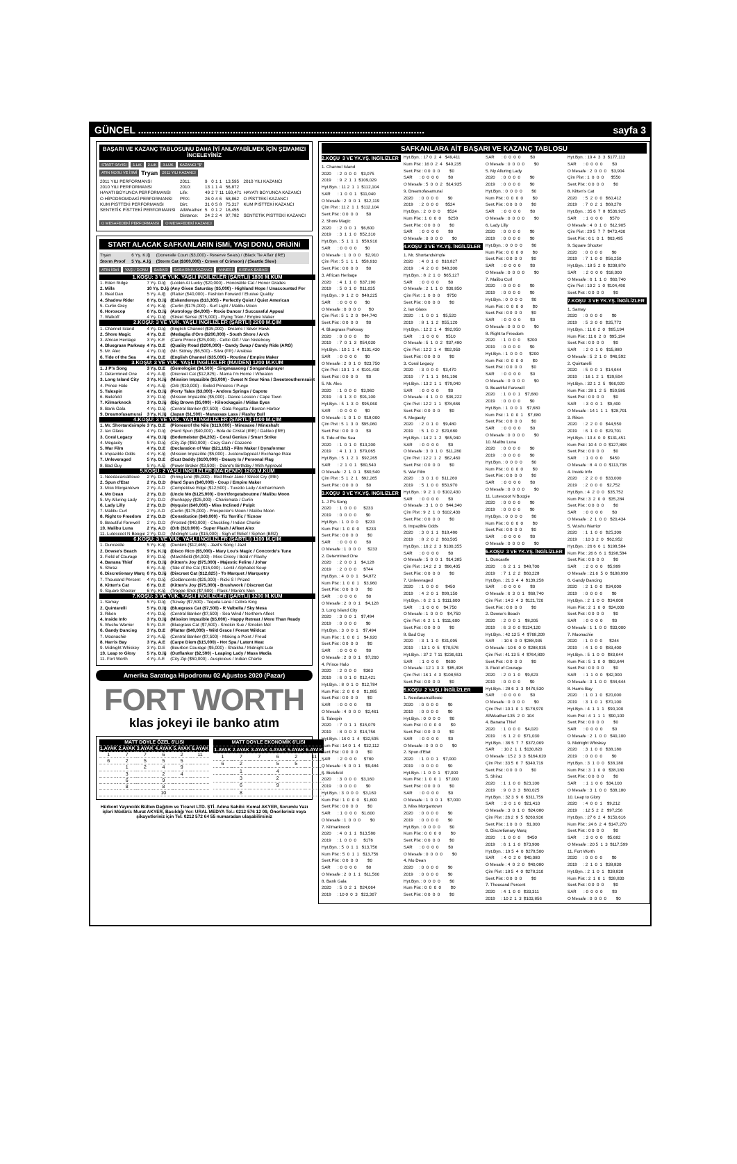GÜNCEL .......................................................................................................... sayfa 3
BAŞARI VE KAZANÇ TABLOSUNU DAHA İYİ ANLAYABİLMEK İÇİN ŞEMAMIZI İNCELEYİNİZ
START SAYISI 1.LiK 2.LiK 3.LÜK KAZANCI "$"
ATIN NOSU VE İSMİ Tryan 2011 YILI KAZANCI
| 2011 YILI PERFORMANSI | 2011: | 9 | 0 | 1 | 1 | 13,595 | 2010 YILI KAZANCI |
| 2010 YILI PERFORMANSI | 2010: | 13 | 1 | 1 | 4 | 56,872 | |
| HAYATI BOYUNCA PERFORMANSI | Life: | 49 | 2 | 7 | 11 | 160,471 | HAYATI BOYUNCA KAZANCI |
| O HİPODROMDAKİ PERFORMANSI | PRX: | 26 | 0 | 4 | 6 | 58,862 | O PİSTTEKİ KAZANCI |
| KUM PİSTTEKİ PERFORMANSI | Dirt: | 31 | 0 | 5 | 8 | 75,317 | KUM PİSTTEKİ KAZANCI |
| SENTETİK PİSTTEKİ PERFORMANSI | AllWeather: | 5 | 0 | 1 | 2 | 16,455 | |
| | Distance: | 24 | 2 | 2 | 4 | 97,782 | SENTETİK PİSTTEKİ KAZANCI |
O MESAFEDEKİ PERFORMANSI O MESAFEDEKİ KAZANCI
START ALACAK SAFKANLARIN iSMi, YAŞI DONU, ORiJiNi
| Tryan | 6 Yş. K.lğ | (Doneraile Court ($3,000) - Reserve Seats) / (Black Tie Affair (IRE) |
| Storm Proof | 5 Yş. A.lğ | (Storm Cat ($300,000) - Crown of Crimson) / (Seattle Slew) |
ATIN İSMİ YAŞI / DONU BABASI BABASININ KAZANCI ANNESİ KISRAK BABASI
| 1.KOŞU: 3 VE YUK. YAŞLI İNGİLİZLER (ŞARTLI) 1800 M.KUM | | |
| 1. Eden Ridge | 7 Yş. D.lğ | (Lookin At Lucky ($20,000) - Honorable Cat / Honor Grades |
| 2. Mills | 10 Yş. D.lğ | (Any Given Saturday ($5,000) - Highland Hope / Unaccounted For |
| 3. Real Dan | 5 Yş. A.lğ | (Flatter ($40,000) - Fashion Forward / Elusive Quality |
| 4. Shadow Rider | 8 Yş. D.lğ | (Eskendereya ($13,305) - Perfectly Quiet / Quiet American |
| 5. Curlin Grey | 4 Yş. K.lğ | (Curlin ($175,000) - Surf Light / Malibu Moon |
| 6. Horoscop | 6 Yş. D.lğ | (Astrology ($4,000) - Roxie Dancer / Successful Appeal |
| 7. Walkoff | 4 Yş. D.lğ | (Street Sense ($75,000) - Flying Train / Empire Maker |
| 2.KOŞU: 3 VE YUK. YAŞLI İNGİLİZLER (ŞARTLI) 2200 M.ÇİM | | |
| 1. Channel Island | 4 Yş. D.lğ | (English Channel ($35,000) - Dreams / Silver Hawk |
| 2. Shore Magic | 4 Yş. D.E | (Medaglia d'Oro ($200,000) - South Shore / Arch |
| 3. African Heritage | 3 Yş. K.E | (Cairo Prince ($25,000) - Celtic Gift / Van Nistelrooy |
| 4. Bluegrass Parkway | 4 Yş. D.E | (Quality Road ($200,000) - Candy Swap / Candy Ride (ARG) |
| 5. Mr. Alec | 4 Yş. D.lğ | (Mr. Sidney ($6,500) - Silva (FR) / Anabaa |
| 6. Tide of the Sea | 4 Yş. D.E | (English Channel ($35,000) - Routine / Empire Maker |
| 3.KOŞU: 3 VE YUK. YAŞLI İNGİLİZLER (MAIDEN) 1200 M.KUM | | |
| 1. J P's Song | 3 Yş. D.E | (Gemologist ($4,500) - Singmeasong / Songandaprayer |
| 2. Determined One | 4 Yş. A.lğ | (Discreet Cat ($12,825) - Mama I'm Home / Wheaton |
| 3. Long Island City | 3 Yş. K.lğ | (Mission Impazible ($5,000) - Sweet N Sour Nina / Sweetsouthernsaint |
| 4. Prince Halo | 4 Yş. A.lğ | (Orb ($10,000) - Exiled Princess / Purge |
| 5. Talespin | 4 Yş. D.lğ | (Forty Tales ($3,000) - Andora Springs / Capote |
| 6. Bielefeld | 3 Yş. D.lğ | (Mission Impazible ($5,000) - Dance Lesson / Cape Town |
| 7. Kilmarknock | 3 Yş. D.lğ | (Big Brown ($5,000) - Kilnockagain / Midas Eyes |
| 8. Bank Gala | 4 Yş. D.lğ | (Central Banker ($7,500) - Gala Regatta / Boston Harbor |
| 9. Dreamofasamurai | 3 Yş. K.lğ | (Japan ($1,500) - Manassas Lass / Flashy Bull |
| 4.KOŞU: 3 VE YUK. YAŞLI İNGİLİZLER (ŞARTLI) 1600 M.ÇİM | | |
| 1. Mr. Shortandsimple | 3 Yş. D.E | (Pioneerof the Nile ($110,000) - Minesave / Mineshaft |
| 2. Ian Glass | 4 Yş. D.lğ | (Hard Spun ($40,000) - Bola de Cristal (IRE) / Galileo (IRE) |
| 3. Coral Legacy | 4 Yş. D.lğ | (Bodemeister ($4,202) - Coral Genius / Smart Strike |
| 4. Megacity | 5 Yş. D.lğ | (City Zip ($50,000) - Cozy Gain / Cozzene |
| 5. War Film | 4 Yş. D.E | (Declaration of War ($21,162) - Film Maker / Dynaformer |
| 6. Impazible Odds | 4 Yş. K.lğ | (Mission Impazible ($5,000) - Justenufappeal / Exchange Rate |
| 7. Unleveraged | 5 Yş. D.E | (Scat Daddy ($100,000) - Beauty Is / Personal Flag |
| 8. Bad Guy | 5 Yş. A.lğ | (Power Broker ($3,500) - Diane's Birthday / With Approval |
| 5.KOŞU: 2 YAŞLI İNGİLİZLER (MAIDEN/D) 1200 M.KUM | | |
| 1. Needacarcalllouie | 2 Yş. D.D | (Firing Line ($5,000) - Red River Jane / Street Cry (IRE) |
| 2. Spun d'Etat | 2 Yş. D.D | (Hard Spun ($40,000) - Coup / Empire Maker |
| 3. Miss Morgantown | 2 Yş. A.D | (Competitive Edge ($12,500) - Tuxedo Lady / Archarcharch |
| 4. Mo Dean | 2 Yş. D.D | (Uncle Mo ($125,000) - Don'tforgetaboutme / Malibu Moon |
| 5. My Alluring Lady | 2 Yş. D.D | (Runhappy ($25,000) - Charismata / Curlin |
| 6. Lady Lilly | 2 Yş. D.D | (Nyquist ($40,000) - Miss Inclined / Pulpit |
| 7. Malibu Curl | 2 Yş. A.D | (Curlin ($175,000) - Prospector's Moon / Malibu Moon |
| 8. Right to Freedom | 2 Yş. D.D | (Constitution ($40,000) - Tiz Terrific / Tiznow |
| 9. Beautiful Farewell | 2 Yş. D.D | (Frosted ($40,000) - Chuckling / Indian Charlie |
| 10. Malibu Luna | 2 Yş. A.D | (Orb ($10,000) - Super Flash / Afleet Alex |
| 11. Lutescoot N Boogie | 2 Yş. D.D | (Midnight Lute ($15,000) - Sigh of Relief / Siphon (BRZ) |
| 6.KOŞU: 3 VE YUK. YAŞLI İNGİLİZLER (ŞARTLI) 1100 M.ÇİM | | |
| 1. Duncastle | 5 Yş. K.lğ | (Dunkirk ($12,465) - Jazil's Song / Jazil |
| 2. Dowse's Beach | 9 Yş. K.lğ | (Disco Rico ($5,000) - Mary Lou's Magic / Concorde's Tune |
| 3. Field of Courage | 8 Yş. D.lğ | (Marchfield ($4,000) - Miss Crissy / Bold n' Flashy |
| 4. Banana Thief | 8 Yş. D.lğ | (Kitten's Joy ($75,000) - Majestic Feline / Johar |
| 5. Shiraz | 6 Yş. A.lğ | (Tale of the Cat ($15,000) - Lentil / Alphabet Soup |
| 6. Discretionary Marq | 6 Yş. D.lğ | (Discreet Cat ($12,825) - To Marquet / Marquetry |
| 7. Thousand Percent | 4 Yş. D.lğ | (Goldencents ($25,000) - Ricki S / Prized |
| 8. Kitten's Cat | 6 Yş. D.E | (Kitten's Joy ($75,000) - Brushwork / Discreet Cat |
| 9. Square Shooter | 6 Yş. K.lğ | (Trappe Shot ($7,500) - Flask / Maria's Mon |
| 7.KOŞU: 3 VE YUK. YAŞLI İNGİLİZLER (ŞARTLI) 1200 M.KUM | | |
| 1. Samay | 5 Yş. D.lğ | (Tizway ($7,500) - Tequila Lana / Cobra King |
| 2. Quintarelli | 5 Yş. D.lğ | (Bluegrass Cat ($7,500) - R Valbella / Sky Mesa |
| 3. Riken | 4 Yş. D.lğ | (Central Banker ($7,500) - Sea Wind / Northern Afleet |
| 4. Inside Info | 3 Yş. D.lğ | (Mission Impazible ($5,000) - Happy Retreat / More Than Ready |
| 5. Wushu Warrior | 5 Yş. D.E | (Bluegrass Cat ($7,500) - Smokin Sue / Smokin Mel |
| 6. Gandy Dancing | 3 Yş. D.E | (Flatter ($40,000) - Wild Grace / Forest Wildcat |
| 7. Moonachie | 3 Yş. A.lğ | (Central Banker ($7,500) - Making a Point / Freud |
| 8. Harris Bay | 3 Yş. A.E | (Carpe Diem ($15,000) - Hot Spa / Latent Heat |
| 9. Midnight Whiskey | 3 Yş. D.E | (Bourbon Courage ($5,000) - Shaikha / Midnight Lute |
| 10. Leap to Glory | 5 Yş. D.lğ | (Outflanker ($2,500) - Leaping Lady / Mass Media |
| 11. Fort Worth | 4 Yş. A.E | (City Zip ($50,000) - Auspicious / Indian Charlie |
Amerika Saratoga Hipodromu 02 Ağustos 2020 (Pazar)
FORT WORTH
klas jokeyi ile banko atım
| MATT DOYLE ÖZEL 6'LISI | | | | | |
| --- | --- | --- | --- | --- | --- |
| 1.AYAK | 2.AYAK | 3.AYAK | 4.AYAK | 5.AYAK | 6.AYAK |
| 1 | 7 | 7 | 6 | 2 | 11 |
| 6 | 2 | 5 | 5 | 5 | |
| | 1 | 2 | 4 | 9 | |
| | 3 | | 2 | 4 | |
| | 6 | | 9 | | |
| | 8 | | 8 | | |
| | | | 10 | | |
| MATT DOYLE EKONOMİK 6'LISI | | | | | |
| --- | --- | --- | --- | --- | --- |
| 1.AYAK | 2.AYAK | 3.AYAK | 4.AYAK | 5.AYAK | 6.AYAK |
| 1 | 7 | 7 | 6 | 2 | 11 |
| 6 | 2 | | 5 | 5 | |
| | 1 | | 4 | | |
| | 3 | | 2 | | |
| | 6 | | 9 | | |
| | 8 | | | | |
Hürkont Yayıncılık Bülten Dağıtım ve Ticaret LTD. ŞTİ. Adına Sahibi: Kemal AKYER, Sorumlu Yazı işleri Müdürü: Murat AKYER, Basıldığı Yer: URAL MEDYA Tel.: 0212 576 12 09, Önerileriniz veya şikayetleriniz için Tel: 0212 572 64 55 numaradan ulaşabilirsiniz
SAFKANLARA AİT BAŞARI VE KAZANÇ TABLOSU
2.KOŞU 3 VE YK.YŞ. İNGİLİZLER
1. Channel Island 2020 : 2 0 0 0 $3,075 2019 : 9 2 1 1 $109,029 Hyt.Byn. : 11 2 1 1 $112,104 SAR : 1 0 0 1 $11,040 O Mesafe : 2 0 0 1 $12,119 Çim Pist : 11 2 1 1 $112,104 Sent.Pist : 0 0 0 0 $0 2. Shore Magic 2020 : 2 0 0 1 $6,600 2019 : 3 1 1 0 $52,310 Hyt.Byn. : 5 1 1 1 $58,910 SAR : 0 0 0 0 $0 O Mesafe : 1 0 0 0 $2,910 Çim Pist : 5 1 1 1 $58,910 Sent.Pist : 0 0 0 0 $0 3. African Heritage 2020 : 4 1 1 0 $37,190 2019 : 5 0 1 0 $11,035 Hyt.Byn. : 9 1 2 0 $48,225 SAR : 0 0 0 0 $0 O Mesafe : 0 0 0 0 $0 Çim Pist : 5 1 2 0 $44,740 Sent.Pist : 0 0 0 0 $0 4. Bluegrass Parkway 2020 : 0 0 0 0 $0 2019 : 7 0 1 3 $54,030 Hyt.Byn. : 10 1 1 4 $101,430 SAR : 0 0 0 0 $0 O Mesafe : 2 0 1 0 $23,750 Çim Pist : 10 1 1 4 $101,430 Sent.Pist : 0 0 0 0 $0 5. Mr. Alec 2020 : 1 0 0 0 $3,960 2019 : 4 1 3 0 $91,100 Hyt.Byn. : 5 1 3 0 $95,060 SAR : 0 0 0 0 $0 O Mesafe : 1 0 1 0 $18,000 Çim Pist : 5 1 3 0 $95,060 Sent.Pist : 0 0 0 0 $0 6. Tide of the Sea 2020 : 1 0 1 0 $13,200 2019 : 4 1 1 1 $79,065 Hyt.Byn. : 5 1 2 1 $92,265 SAR : 2 1 0 1 $60,540 O Mesafe : 2 1 0 1 $60,540 Çim Pist : 5 1 2 1 $92,265 Sent.Pist : 0 0 0 0 $0
3.KOŞU 3 VE YK.YŞ. İNGİLİZLER
1. J P's Song 2020 : 1 0 0 0 $233 2019 : 0 0 0 0 $0 Hyt.Byn. : 1 0 0 0 $233 Kum Pist : 1 0 0 0 $233 Sent.Pist : 0 0 0 0 $0 SAR : 0 0 0 0 $0 O Mesafe : 1 0 0 0 $233 2. Determined One 2020 : 2 0 0 1 $4,128 2019 : 2 0 0 0 $744 Hyt.Byn. : 4 0 0 1 $4,872 Kum Pist : 1 0 0 1 $3,960 Sent.Pist : 0 0 0 0 $0 SAR : 0 0 0 0 $0 O Mesafe : 2 0 0 1 $4,128 3. Long Island City 2020 : 3 0 0 1 $7,494 2019 : 0 0 0 0 $0 Hyt.Byn. : 3 0 0 1 $7,494 Kum Pist : 1 0 0 1 $4,920 Sent.Pist : 0 0 0 0 $0 SAR : 0 0 0 0 $0 O Mesafe : 2 0 0 1 $7,260 4. Prince Halo 2020 : 2 0 0 0 $363 2019 : 6 0 1 0 $12,421 Hyt.Byn. : 8 0 1 0 $12,784 Kum Pist : 2 0 0 0 $1,985 Sent.Pist : 0 0 0 0 $0 SAR : 0 0 0 0 $0 O Mesafe : 4 0 0 0 $2,461 5. Talespin 2020 : 7 0 1 1 $15,079 2019 : 8 0 0 3 $14,756 Hyt.Byn. : 16 0 1 4 $32,595 Kum Pist : 14 0 1 4 $32,112 Sent.Pist : 0 0 0 0 $0 SAR : 2 0 0 0 $780 O Mesafe : 5 0 0 1 $9,484 6. Bielefeld 2020 : 3 0 0 0 $3,160 2019 : 0 0 0 0 $0 Hyt.Byn. : 3 0 0 0 $3,160 Kum Pist : 1 0 0 0 $1,600 Sent.Pist : 0 0 0 0 $0 SAR : 1 0 0 0 $1,600 O Mesafe : 1 0 0 0 $0 7. Kilmarknock 2020 : 4 0 1 1 $13,580 2019 : 1 0 0 0 $176 Hyt.Byn. : 5 0 1 1 $13,756 Kum Pist : 5 0 1 1 $13,756 Sent.Pist : 0 0 0 0 $0 SAR : 0 0 0 0 $0 O Mesafe : 2 0 1 1 $11,560 8. Bank Gala 2020 : 5 0 2 1 $24,064 2019 : 10 0 0 3 $23,367
Hyt.Byn. : 17 0 2 4 $49,411 Kum Pist : 16 0 2 4 $49,235 Sent.Pist : 0 0 0 0 $0 SAR : 0 0 0 0 $0 O Mesafe : 5 0 0 2 $14,935 9. Dreamofasamurai 2020 : 0 0 0 0 $0 2019 : 2 0 0 0 $524 Hyt.Byn. : 2 0 0 0 $524 Kum Pist : 1 0 0 0 $258 Sent.Pist : 0 0 0 0 $0 SAR : 0 0 0 0 $0 O Mesafe : 0 0 0 0 $0
4.KOŞU 3 VE YK.YŞ. İNGİLİZLER
1. Mr. Shortandsimple 2020 : 4 0 1 0 $16,827 2019 : 4 2 0 0 $48,300 Hyt.Byn. : 8 2 1 0 $65,127 SAR : 0 0 0 0 $0 O Mesafe : 2 1 1 0 $36,850 Çim Pist : 1 0 0 0 $750 Sent.Pist : 0 0 0 0 $0 2. Ian Glass 2020 : 1 0 0 1 $5,520 2019 : 8 1 1 2 $55,120 Hyt.Byn. : 12 2 1 4 $92,950 SAR : 1 0 0 0 $510 O Mesafe : 5 1 0 2 $37,480 Çim Pist : 12 2 1 4 $92,950 Sent.Pist : 0 0 0 0 $0 3. Coral Legacy 2020 : 3 0 0 0 $3,470 2019 : 7 1 1 1 $41,196 Hyt.Byn. : 13 2 1 1 $79,040 SAR : 0 0 0 0 $0 O Mesafe : 4 1 0 0 $36,222 Çim Pist : 12 2 1 1 $78,666 Sent.Pist : 0 0 0 0 $0 4. Megacity 2020 : 2 0 1 0 $9,480 2019 : 5 1 0 2 $29,680 Hyt.Byn. : 14 2 1 2 $65,940 SAR : 0 0 0 0 $0 O Mesafe : 3 0 1 0 $11,280 Çim Pist : 12 2 1 2 $62,460 Sent.Pist : 0 0 0 0 $0 5. War Film 2020 : 3 0 1 0 $11,260 2019 : 5 1 0 0 $50,970 Hyt.Byn. : 9 2 1 0 $102,430 SAR : 0 0 0 0 $0 O Mesafe : 3 1 0 0 $44,340 Çim Pist : 9 2 1 0 $102,430 Sent.Pist : 0 0 0 0 $0 6. Impazible Odds 2020 : 3 0 1 1 $18,480 2019 : 8 2 0 2 $60,505 Hyt.Byn. : 16 2 2 3 $100,355 SAR : 0 0 0 0 $0 O Mesafe : 5 0 0 1 $14,385 Çim Pist : 14 2 2 3 $96,405 Sent.Pist : 0 0 0 0 $0 7. Unleveraged 2020 : 1 0 0 0 $450 2019 : 4 2 0 1 $99,150 Hyt.Byn. : 6 2 1 1 $111,600 SAR : 1 0 0 0 $4,750 O Mesafe : 1 0 0 0 $4,750 Çim Pist : 6 2 1 1 $111,600 Sent.Pist : 0 0 0 0 $0 8. Bad Guy 2020 : 3 1 1 0 $31,095 2019 : 13 1 0 5 $70,576 Hyt.Byn. : 37 2 7 11 $236,631 SAR : 1 0 0 0 $600 O Mesafe : 12 1 3 3 $85,498 Çim Pist : 16 1 4 3 $108,553 Sent.Pist : 0 0 0 0 $0
5.KOŞU 2 YAŞLI İNGİLİZLER
1. Needacarcalllouie 2020 : 0 0 0 0 $0 2019 : 0 0 0 0 $0 Hyt.Byn. : 0 0 0 0 $0 Kum Pist : 0 0 0 0 $0 Sent.Pist : 0 0 0 0 $0 SAR : 0 0 0 0 $0 O Mesafe : 0 0 0 0 $0 2. Spun d'Etat 2020 : 1 0 0 1 $7,000 2019 : 0 0 0 0 $0 Hyt.Byn. : 1 0 0 1 $7,000 Kum Pist : 1 0 0 1 $7,000 Sent.Pist : 0 0 0 0 $0 SAR : 0 0 0 0 $0 O Mesafe : 1 0 0 1 $7,000 3. Miss Morgantown 2020 : 0 0 0 0 $0 2019 : 0 0 0 0 $0 Hyt.Byn. : 0 0 0 0 $0 Kum Pist : 0 0 0 0 $0 Sent.Pist : 0 0 0 0 $0 SAR : 0 0 0 0 $0 O Mesafe : 0 0 0 0 $0 4. Mo Dean 2020 : 0 0 0 0 $0 2019 : 0 0 0 0 $0 Hyt.Byn. : 0 0 0 0 $0 Kum Pist : 0 0 0 0 $0 Sent.Pist : 0 0 0 0 $0
SAR : 0 0 0 0 $0 O Mesafe : 0 0 0 0 $0 5. My Alluring Lady 2020 : 0 0 0 0 $0 2019 : 0 0 0 0 $0 Hyt.Byn. : 0 0 0 0 $0 Kum Pist : 0 0 0 0 $0 Sent.Pist : 0 0 0 0 $0 SAR : 0 0 0 0 $0 O Mesafe : 0 0 0 0 $0 6. Lady Lilly 2020 : 0 0 0 0 $0 2019 : 0 0 0 0 $0 Hyt.Byn. : 0 0 0 0 $0 Kum Pist : 0 0 0 0 $0 Sent.Pist : 0 0 0 0 $0 SAR : 0 0 0 0 $0 O Mesafe : 0 0 0 0 $0 7. Malibu Curl 2020 : 0 0 0 0 $0 2019 : 0 0 0 0 $0 Hyt.Byn. : 0 0 0 0 $0 Kum Pist : 0 0 0 0 $0 Sent.Pist : 0 0 0 0 $0 SAR : 0 0 0 0 $0 O Mesafe : 0 0 0 0 $0 8. Right to Freedom 2020 : 1 0 0 0 $200 2019 : 0 0 0 0 $0 Hyt.Byn. : 1 0 0 0 $200 Kum Pist : 0 0 0 0 $0 Sent.Pist : 0 0 0 0 $0 SAR : 0 0 0 0 $0 O Mesafe : 0 0 0 0 $0 9. Beautiful Farewell 2020 : 1 0 0 1 $7,680 2019 : 0 0 0 0 $0 Hyt.Byn. : 1 0 0 1 $7,680 Kum Pist : 1 0 0 1 $7,680 Sent.Pist : 0 0 0 0 $0 SAR : 0 0 0 0 $0 O Mesafe : 0 0 0 0 $0 10. Malibu Luna 2020 : 0 0 0 0 $0 2019 : 0 0 0 0 $0 Hyt.Byn. : 0 0 0 0 $0 Kum Pist : 0 0 0 0 $0 Sent.Pist : 0 0 0 0 $0 SAR : 0 0 0 0 $0 O Mesafe : 0 0 0 0 $0 11. Lutescoot N Boogie 2020 : 0 0 0 0 $0 2019 : 0 0 0 0 $0 Hyt.Byn. : 0 0 0 0 $0 Kum Pist : 0 0 0 0 $0 Sent.Pist : 0 0 0 0 $0 SAR : 0 0 0 0 $0 O Mesafe : 0 0 0 0 $0
6.KOŞU 3 VE YK.YŞ. İNGİLİZLER
1. Duncastle 2020 : 6 2 1 1 $48,700 2019 : 7 1 2 2 $60,228 Hyt.Byn. : 21 3 4 4 $139,258 SAR : 0 0 0 0 $0 O Mesafe : 6 3 0 1 $68,740 Çim Pist : 14 3 4 3 $121,720 Sent.Pist : 0 0 0 0 $0 2. Dowse's Beach 2020 : 2 0 0 1 $8,205 2019 : 6 3 0 0 $134,120 Hyt.Byn. : 42 13 5 4 $768,209 SAR : 10 6 0 0 $288,935 O Mesafe : 10 6 0 0 $288,935 Çim Pist : 41 13 5 4 $764,809 Sent.Pist : 0 0 0 0 $0 3. Field of Courage 2020 : 2 0 1 0 $9,623 2019 : 0 0 0 0 $0 Hyt.Byn. : 28 6 3 3 $476,530 SAR : 0 0 0 0 $0 O Mesafe : 0 0 0 0 $0 Çim Pist : 10 1 0 1 $178,970 AllWeather:135 2 0 104 4. Banana Thief 2020 : 1 0 0 0 $4,020 2019 : 6 1 2 0 $71,030 Hyt.Byn. : 36 5 7 7 $372,069 SAR : 10 2 1 1 $130,820 O Mesafe : 15 2 3 3 $164,620 Çim Pist : 33 5 6 7 $349,719 Sent.Pist : 0 0 0 0 $0 5. Shiraz 2020 : 1 1 0 0 $23,100 2019 : 9 0 3 3 $80,025 Hyt.Byn. : 32 3 9 6 $311,759 SAR : 3 0 1 0 $21,410 O Mesafe : 3 0 1 0 $24,080 Çim Pist : 26 2 9 5 $260,936 Sent.Pist : 1 0 0 0 $1,000 6. Discretionary Marq 2020 : 1 0 0 0 $450 2019 : 6 1 1 0 $73,900 Hyt.Byn. : 19 5 4 0 $278,500 SAR : 4 0 2 0 $40,080 O Mesafe : 4 0 2 0 $40,080 Çim Pist : 18 5 4 0 $278,310 Sent.Pist : 0 0 0 0 $0 7. Thousand Percent 2020 : 4 1 0 0 $33,311 2019 : 10 2 1 3 $103,856
Hyt.Byn. : 19 4 3 3 $177,113 SAR : 0 0 0 0 $0 O Mesafe : 2 0 0 0 $3,904 Çim Pist : 1 0 0 0 $550 Sent.Pist : 0 0 0 0 $0 8. Kitten's Cat 2020 : 5 2 0 0 $60,412 2019 : 7 0 2 1 $68,270 Hyt.Byn. : 35 6 7 8 $536,925 SAR : 1 0 0 0 $570 O Mesafe : 4 0 1 0 $12,905 Çim Pist : 29 5 7 7 $473,430 Sent.Pist : 6 1 0 1 $63,495 9. Square Shooter 2020 : 0 0 0 0 $0 2019 : 7 1 0 0 $56,250 Hyt.Byn. : 18 5 2 0 $208,870 SAR : 2 0 0 0 $18,000 O Mesafe : 6 1 1 0 $60,740 Çim Pist : 10 2 1 0 $104,490 Sent.Pist : 0 0 0 0 $0
7.KOŞU 3 VE YK.YŞ. İNGİLİZLER
1. Samay 2020 : 0 0 0 0 $0 2019 : 5 3 0 0 $35,772 Hyt.Byn. : 11 6 2 0 $95,194 Kum Pist : 11 6 2 0 $95,194 Sent.Pist : 0 0 0 0 $0 SAR : 2 0 1 0 $15,880 O Mesafe : 5 2 1 0 $46,592 2. Quintarelli 2020 : 5 0 0 1 $14,644 2019 : 16 1 2 1 $39,594 Hyt.Byn. : 32 1 2 5 $66,920 Kum Pist : 28 1 2 5 $59,585 Sent.Pist : 0 0 0 0 $0 SAR : 3 0 0 1 $9,400 O Mesafe : 14 1 1 1 $28,791 3. Riken 2020 : 2 2 0 0 $44,550 2019 : 6 1 0 0 $29,701 Hyt.Byn. : 13 4 0 0 $131,451 Kum Pist : 10 4 0 0 $127,868 Sent.Pist : 0 0 0 0 $0 SAR : 1 0 0 0 $450 O Mesafe : 8 4 0 0 $113,738 4. Inside Info 2020 : 2 2 0 0 $33,000 2019 : 2 0 0 0 $2,752 Hyt.Byn. : 4 2 0 0 $35,752 Kum Pist : 3 2 0 0 $35,284 Sent.Pist : 0 0 0 0 $0 SAR : 0 0 0 0 $0 O Mesafe : 2 1 0 0 $20,434 5. Wushu Warrior 2020 : 1 1 0 0 $25,300 2019 : 10 3 2 0 $62,952 Hyt.Byn. : 26 6 6 1 $198,584 Kum Pist : 26 6 6 1 $198,584 Sent.Pist : 0 0 0 0 $0 SAR : 2 0 0 0 $5,999 O Mesafe : 21 6 5 0 $188,990 6. Gandy Dancing 2020 : 2 1 0 0 $34,000 2019 : 0 0 0 0 $0 Hyt.Byn. : 2 1 0 0 $34,000 Kum Pist : 2 1 0 0 $34,000 Sent.Pist : 0 0 0 0 $0 SAR : 0 0 0 0 $0 O Mesafe : 1 1 0 0 $33,000 7. Moonachie 2020 : 1 0 0 0 $244 2019 : 4 1 0 0 $83,400 Hyt.Byn. : 5 1 0 0 $83,644 Kum Pist : 5 1 0 0 $83,644 Sent.Pist : 0 0 0 0 $0 SAR : 1 1 0 0 $42,900 O Mesafe : 3 1 0 0 $44,644 8. Harris Bay 2020 : 1 0 1 0 $20,000 2019 : 3 1 0 1 $70,100 Hyt.Byn. : 4 1 1 1 $90,100 Kum Pist : 4 1 1 1 $90,100 Sent.Pist : 0 0 0 0 $0 SAR : 0 0 0 0 $0 O Mesafe : 2 1 0 0 $40,100 9. Midnight Whiskey 2020 : 3 1 0 0 $38,180 2019 : 0 0 0 0 $0 Hyt.Byn. : 3 1 0 0 $38,180 Kum Pist : 3 1 0 0 $38,180 Sent.Pist : 0 0 0 0 $0 SAR : 1 1 0 0 $34,100 O Mesafe : 3 1 0 0 $38,180 10. Leap to Glory 2020 : 4 0 0 1 $9,212 2019 : 12 5 2 2 $97,256 Hyt.Byn. : 27 6 2 4 $150,616 Kum Pist : 24 6 2 4 $147,270 Sent.Pist : 0 0 0 0 $0 SAR : 3 0 0 0 $5,682 O Mesafe : 20 5 1 3 $117,599 11. Fort Worth 2020 : 0 0 0 0 $0 2019 : 2 1 0 1 $38,830 Hyt.Byn. : 2 1 0 1 $38,830 Kum Pist : 2 1 0 1 $38,830 Sent.Pist : 0 0 0 0 $0 SAR : 0 0 0 0 $0 O Mesafe : 0 0 0 0 $0